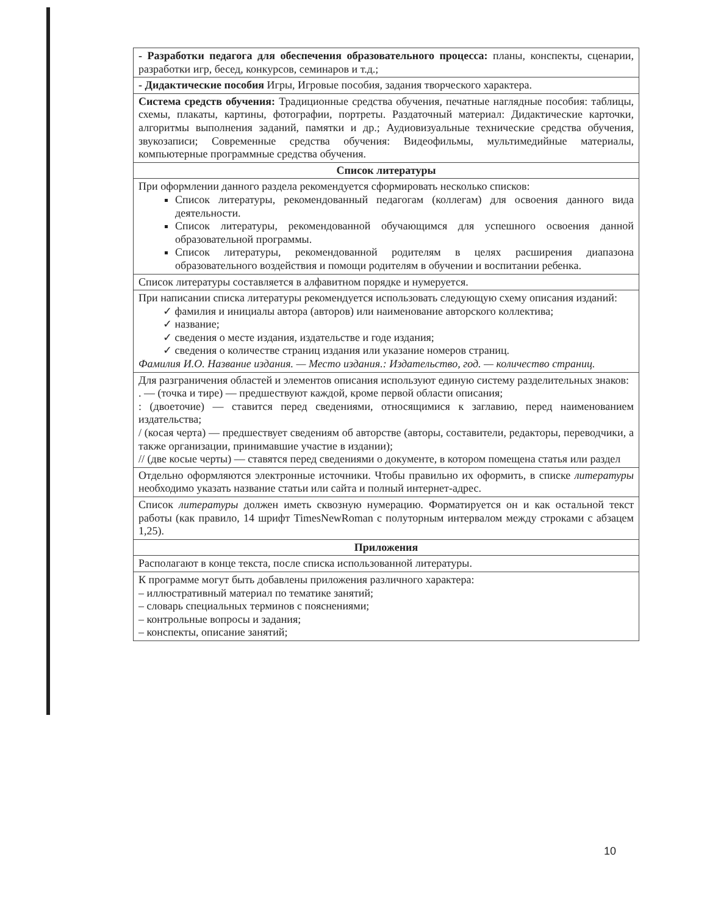| - Разработки педагога для обеспечения образовательного процесса: планы, конспекты, сценарии, разработки игр, бесед, конкурсов, семинаров и т.д.; |
| - Дидактические пособия Игры, Игровые пособия, задания творческого характера. |
| Система средств обучения: Традиционные средства обучения, печатные наглядные пособия: таблицы, схемы, плакаты, картины, фотографии, портреты. Раздаточный материал: Дидактические карточки, алгоритмы выполнения заданий, памятки и др.; Аудиовизуальные технические средства обучения, звукозаписи; Современные средства обучения: Видеофильмы, мультимедийные материалы, компьютерные программные средства обучения. |
| Список литературы |
| При оформлении данного раздела рекомендуется сформировать несколько списков: Список литературы, рекомендованный педагогам (коллегам) для освоения данного вида деятельности. Список литературы, рекомендованной обучающимся для успешного освоения данной образовательной программы. Список литературы, рекомендованной родителям в целях расширения диапазона образовательного воздействия и помощи родителям в обучении и воспитании ребенка. |
| Список литературы составляется в алфавитном порядке и нумеруется. |
| При написании списка литературы рекомендуется использовать следующую схему описания изданий: ✓ фамилия и инициалы автора (авторов) или наименование авторского коллектива; ✓ название; ✓ сведения о месте издания, издательстве и годе издания; ✓ сведения о количестве страниц издания или указание номеров страниц. Фамилия И.О. Название издания. — Место издания.: Издательство, год. — количество страниц. |
| Для разграничения областей и элементов описания используют единую систему разделительных знаков: . — (точка и тире) — предшествуют каждой, кроме первой области описания; : (двоеточие) — ставится перед сведениями, относящимися к заглавию, перед наименованием издательства; / (косая черта) — предшествует сведениям об авторстве (авторы, составители, редакторы, переводчики, а также организации, принимавшие участие в издании); // (две косые черты) — ставятся перед сведениями о документе, в котором помещена статья или раздел |
| Отдельно оформляются электронные источники. Чтобы правильно их оформить, в списке литературы необходимо указать название статьи или сайта и полный интернет-адрес. |
| Список литературы должен иметь сквозную нумерацию. Форматируется он и как остальной текст работы (как правило, 14 шрифт TimesNewRoman с полуторным интервалом между строками с абзацем 1,25). |
| Приложения |
| Располагают в конце текста, после списка использованной литературы. |
| К программе могут быть добавлены приложения различного характера: – иллюстративный материал по тематике занятий; – словарь специальных терминов с пояснениями; – контрольные вопросы и задания; – конспекты, описание занятий; |
10